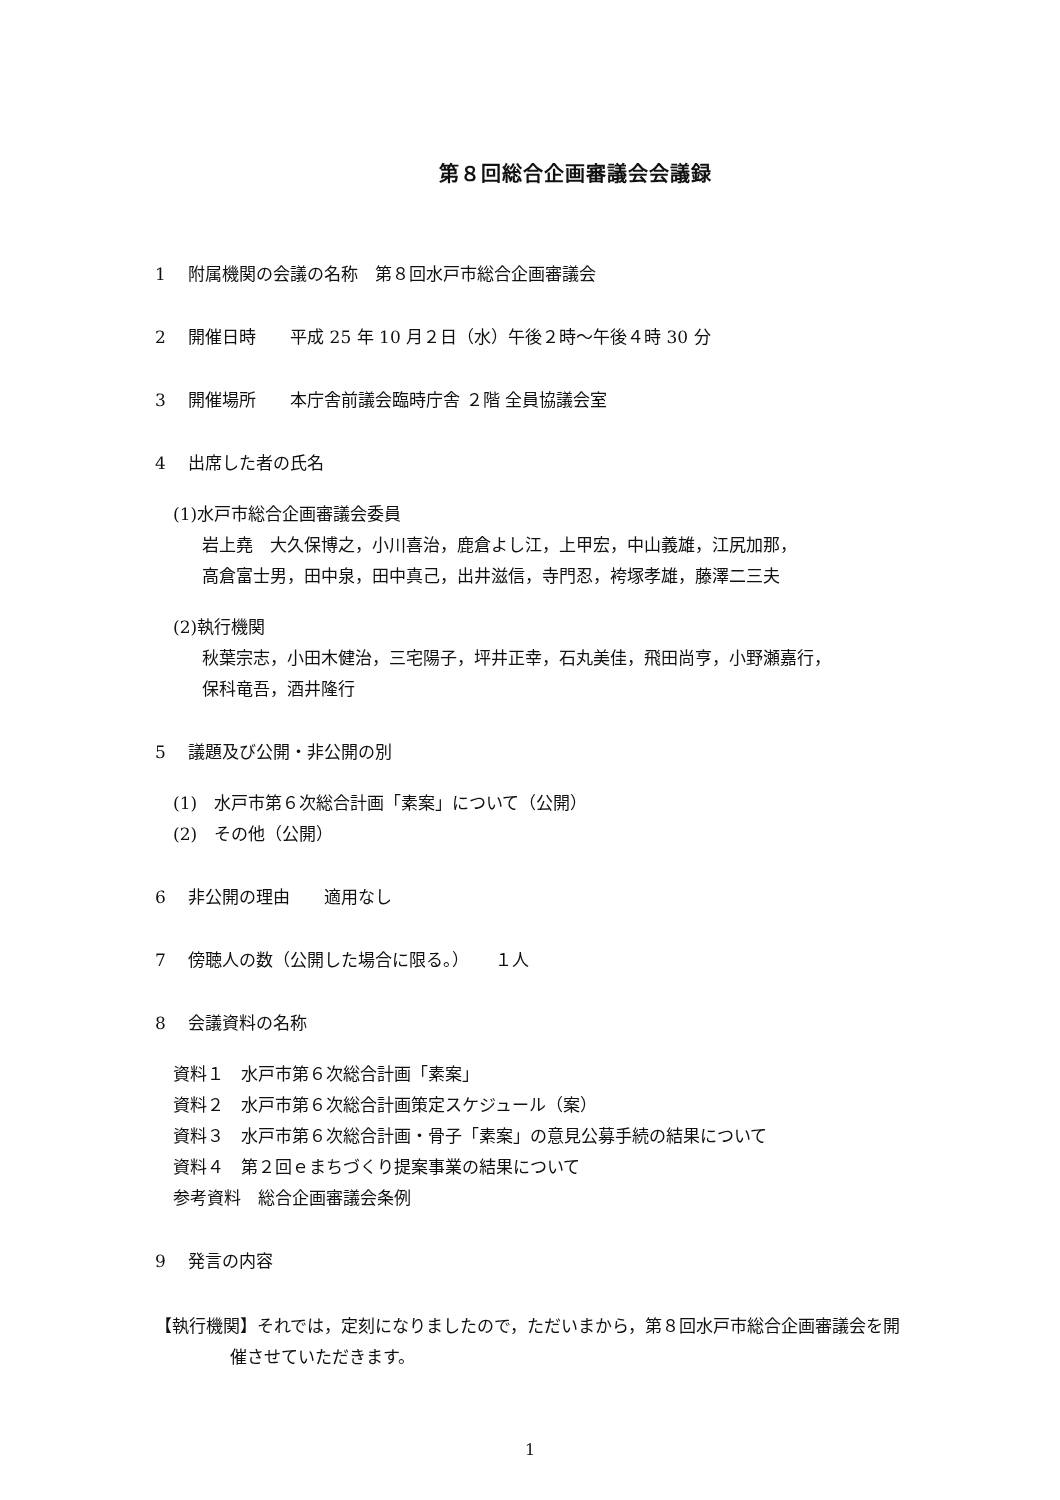第８回総合企画審議会会議録
1　 附属機関の会議の名称　第８回水戸市総合企画審議会
2　 開催日時　　平成 25 年 10 月２日（水）午後２時～午後４時 30 分
3　 開催場所　　本庁舎前議会臨時庁舎 ２階 全員協議会室
4　 出席した者の氏名
(1)水戸市総合企画審議会委員
岩上堯　大久保博之，小川喜治，鹿倉よし江，上甲宏，中山義雄，江尻加那，
高倉富士男，田中泉，田中真己，出井滋信，寺門忍，袴塚孝雄，藤澤二三夫
(2)執行機関
秋葉宗志，小田木健治，三宅陽子，坪井正幸，石丸美佳，飛田尚亨，小野瀬嘉行，
保科竜吾，酒井隆行
5　 議題及び公開・非公開の別
(1)　水戸市第６次総合計画「素案」について（公開）
(2)　その他（公開）
6　 非公開の理由　　適用なし
7　 傍聴人の数（公開した場合に限る。）　　１人
8　 会議資料の名称
資料１　水戸市第６次総合計画「素案」
資料２　水戸市第６次総合計画策定スケジュール（案）
資料３　水戸市第６次総合計画・骨子「素案」の意見公募手続の結果について
資料４　第２回ｅまちづくり提案事業の結果について
参考資料　総合企画審議会条例
9　 発言の内容
【執行機関】それでは，定刻になりましたので，ただいまから，第８回水戸市総合企画審議会を開催させていただきます。
1